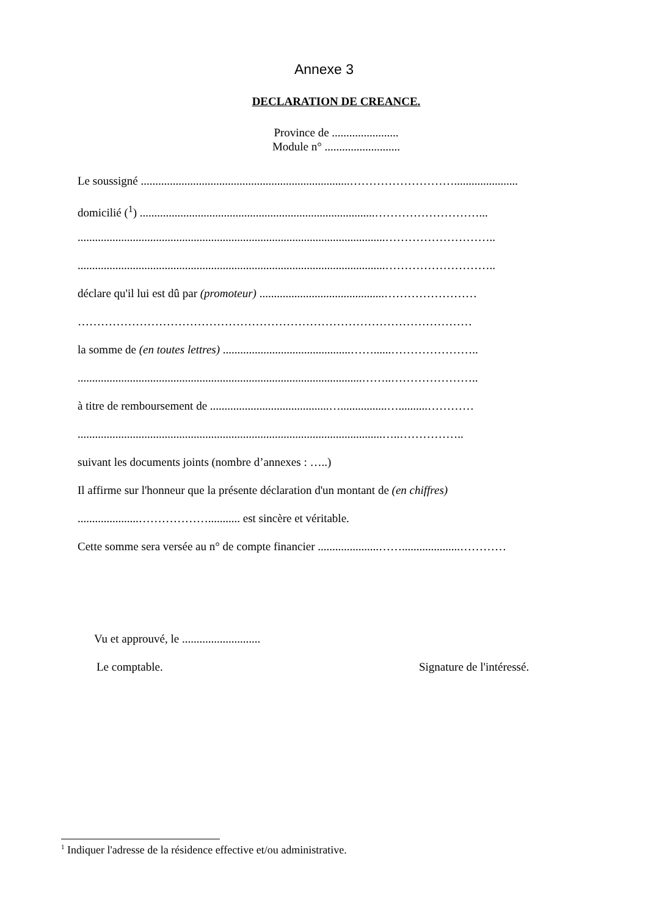Annexe 3
DECLARATION DE CREANCE.
Province de .......................
Module n° ..........................
Le soussigné ........................................................................………………………......................
domicilié (<sup>1</sup>) .................................................................................………………………...
..........................................................................................................………………………..
..........................................................................................................………………………..
déclare qu'il lui est dû par (promoteur) ...........................................……………………
…………………………………………………………………………………………
la somme de (en toutes lettres) ............................................……......…………………..
..................................................................................................……..…………………..
à titre de remboursement de .........................................…................…..........…………
.........................................................................................................…..……………..
suivant les documents joints (nombre d’annexes : …..)
Il affirme sur l'honneur que la présente déclaration d'un montant de (en chiffres)
.....................………………........... est sincère et véritable.
Cette somme sera versée au n° de compte financier .....................……....................…………
Vu et approuvé, le ...........................
Le comptable. Signature de l'intéressé.
<sup>1</sup> Indiquer l'adresse de la résidence effective et/ou administrative.